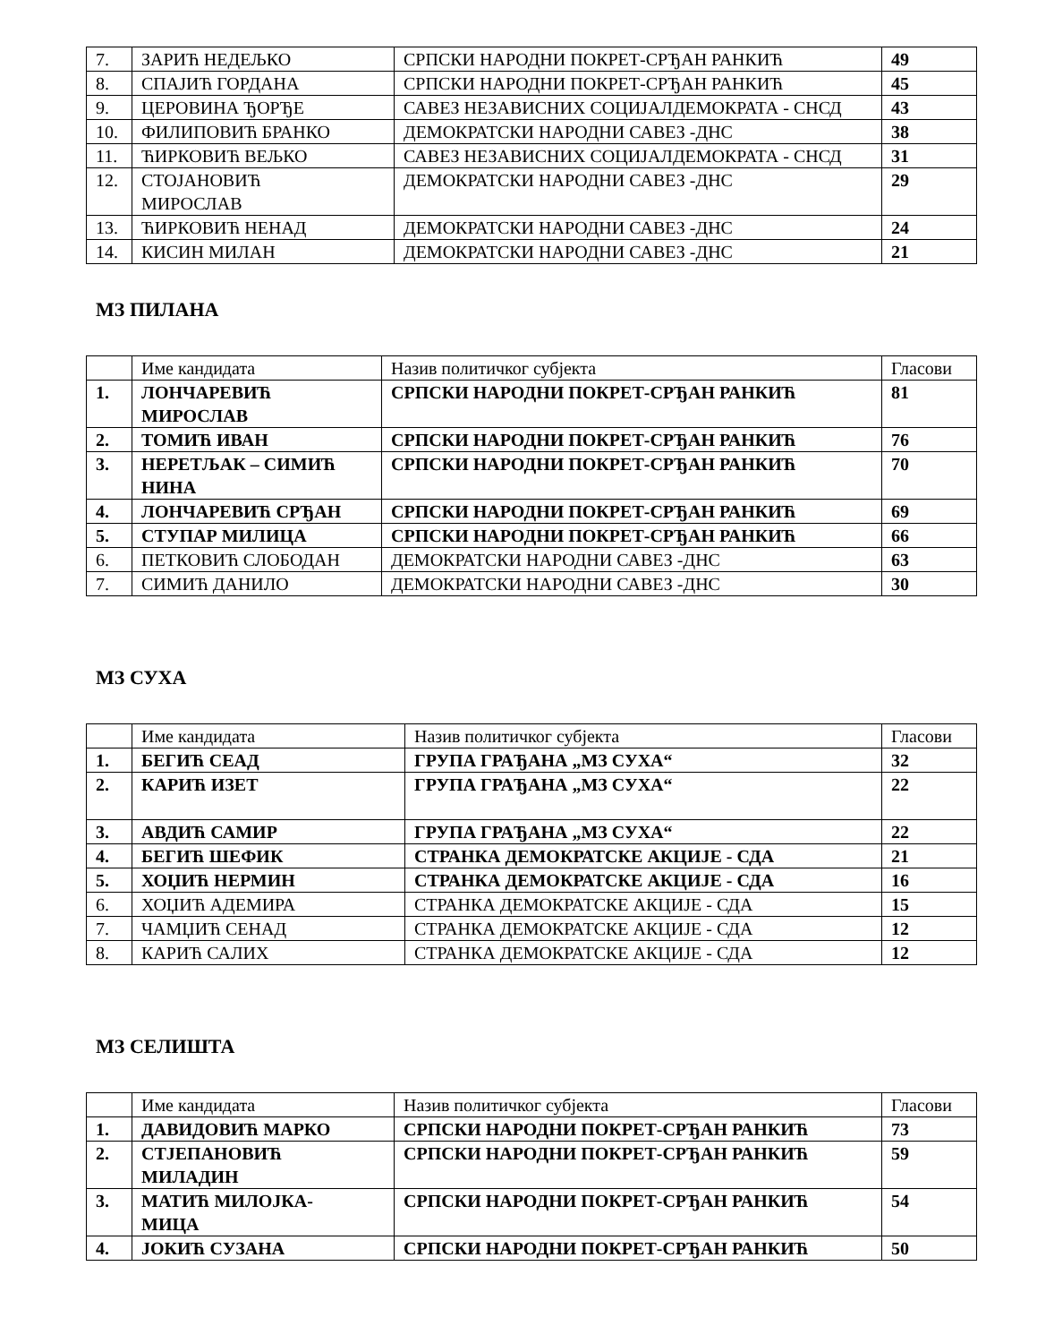| 7. | ЗАРИЋ НЕДЕЉКО | СРПСКИ НАРОДНИ ПОКРЕТ-СРЂАН РАНКИЋ | 49 |
| 8. | СПАЈИЋ ГОРДАНА | СРПСКИ НАРОДНИ ПОКРЕТ-СРЂАН РАНКИЋ | 45 |
| 9. | ЦЕРОВИНА ЂОРЂЕ | САВЕЗ НЕЗАВИСНИХ СОЦИЈАЛДЕМОКРАТА - СНСД | 43 |
| 10. | ФИЛИПОВИЋ БРАНКО | ДЕМОКРАТСКИ НАРОДНИ САВЕЗ -ДНС | 38 |
| 11. | ЋИРКОВИЋ ВЕЉКО | САВЕЗ НЕЗАВИСНИХ СОЦИЈАЛДЕМОКРАТА - СНСД | 31 |
| 12. | СТОЈАНОВИЋ МИРОСЛАВ | ДЕМОКРАТСКИ НАРОДНИ САВЕЗ -ДНС | 29 |
| 13. | ЋИРКОВИЋ НЕНАД | ДЕМОКРАТСКИ НАРОДНИ САВЕЗ -ДНС | 24 |
| 14. | КИСИН МИЛАН | ДЕМОКРАТСКИ НАРОДНИ САВЕЗ -ДНС | 21 |
МЗ ПИЛАНА
| | Име кандидата | Назив политичког субјекта | Гласови |
| 1. | ЛОНЧАРЕВИЋ МИРОСЛАВ | СРПСКИ НАРОДНИ ПОКРЕТ-СРЂАН РАНКИЋ | 81 |
| 2. | ТОМИЋ ИВАН | СРПСКИ НАРОДНИ ПОКРЕТ-СРЂАН РАНКИЋ | 76 |
| 3. | НЕРЕТЉАК – СИМИЋ НИНА | СРПСКИ НАРОДНИ ПОКРЕТ-СРЂАН РАНКИЋ | 70 |
| 4. | ЛОНЧАРЕВИЋ СРЂАН | СРПСКИ НАРОДНИ ПОКРЕТ-СРЂАН РАНКИЋ | 69 |
| 5. | СТУПАР МИЛИЦА | СРПСКИ НАРОДНИ ПОКРЕТ-СРЂАН РАНКИЋ | 66 |
| 6. | ПЕТКОВИЋ СЛОБОДАН | ДЕМОКРАТСКИ НАРОДНИ САВЕЗ -ДНС | 63 |
| 7. | СИМИЋ ДАНИЛО | ДЕМОКРАТСКИ НАРОДНИ САВЕЗ -ДНС | 30 |
МЗ СУХА
| | Име кандидата | Назив политичког субјекта | Гласови |
| 1. | БЕГИЋ СЕАД | ГРУПА ГРАЂАНА „МЗ СУХА“ | 32 |
| 2. | КАРИЋ ИЗЕТ | ГРУПА ГРАЂАНА „МЗ СУХА“ | 22 |
| 3. | АВДИЋ САМИР | ГРУПА ГРАЂАНА „МЗ СУХА“ | 22 |
| 4. | БЕГИЋ ШЕФИК | СТРАНКА ДЕМОКРАТСКЕ АКЦИЈЕ - СДА | 21 |
| 5. | ХОЏИЋ НЕРМИН | СТРАНКА ДЕМОКРАТСКЕ АКЦИЈЕ - СДА | 16 |
| 6. | ХОЏИЋ АДЕМИРА | СТРАНКА ДЕМОКРАТСКЕ АКЦИЈЕ - СДА | 15 |
| 7. | ЧАМЏИЋ СЕНАД | СТРАНКА ДЕМОКРАТСКЕ АКЦИЈЕ - СДА | 12 |
| 8. | КАРИЋ САЛИХ | СТРАНКА ДЕМОКРАТСКЕ АКЦИЈЕ - СДА | 12 |
МЗ СЕЛИШТА
| | Име кандидата | Назив политичког субјекта | Гласови |
| 1. | ДАВИДОВИЋ МАРКО | СРПСКИ НАРОДНИ ПОКРЕТ-СРЂАН РАНКИЋ | 73 |
| 2. | СТЈЕПАНОВИЋ МИЛАДИН | СРПСКИ НАРОДНИ ПОКРЕТ-СРЂАН РАНКИЋ | 59 |
| 3. | МАТИЋ МИЛОЈКА- МИЦА | СРПСКИ НАРОДНИ ПОКРЕТ-СРЂАН РАНКИЋ | 54 |
| 4. | ЈОКИЋ СУЗАНА | СРПСКИ НАРОДНИ ПОКРЕТ-СРЂАН РАНКИЋ | 50 |